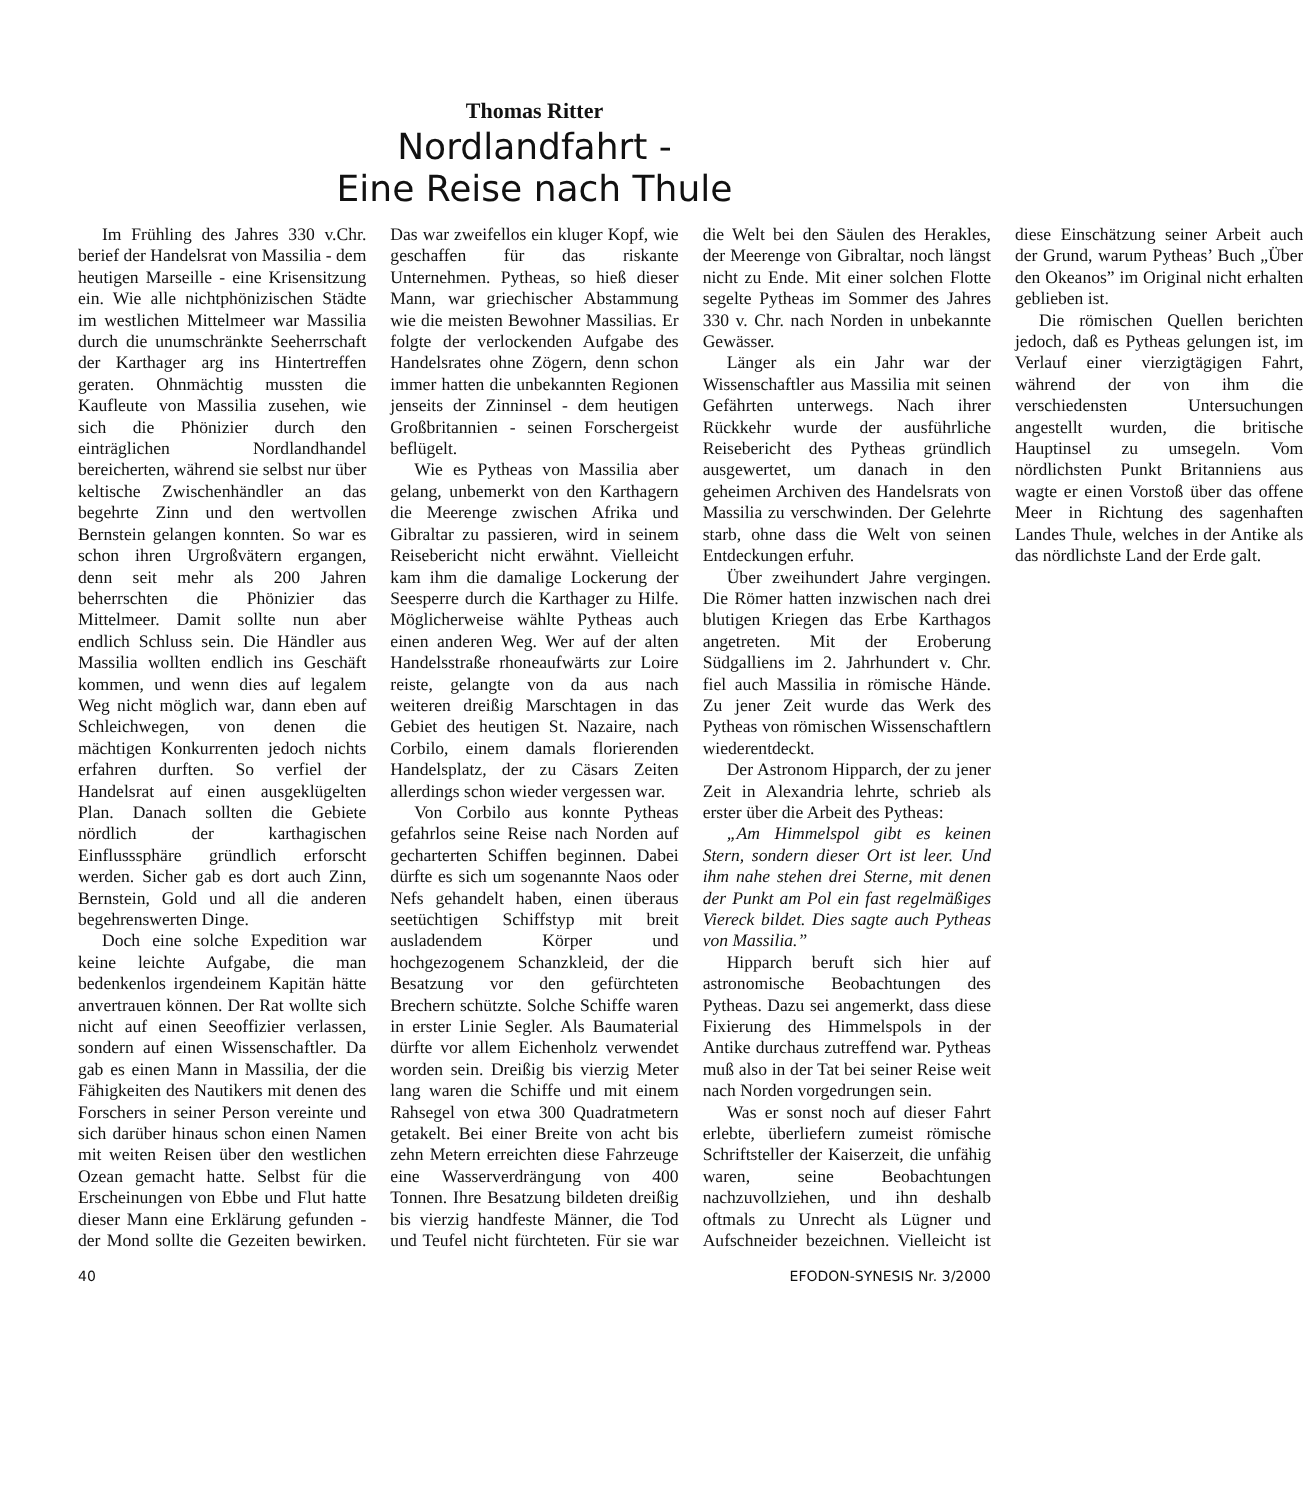Thomas Ritter
Nordlandfahrt -
Eine Reise nach Thule
Im Frühling des Jahres 330 v.Chr. berief der Handelsrat von Massilia - dem heutigen Marseille - eine Krisensitzung ein. Wie alle nichtphönizischen Städte im westlichen Mittelmeer war Massilia durch die unumschränkte Seeherrschaft der Karthager arg ins Hintertreffen geraten. Ohnmächtig mussten die Kaufleute von Massilia zusehen, wie sich die Phönizier durch den einträglichen Nordlandhandel bereicherten, während sie selbst nur über keltische Zwischenhändler an das begehrte Zinn und den wertvollen Bernstein gelangen konnten. So war es schon ihren Urgroßvätern ergangen, denn seit mehr als 200 Jahren beherrschten die Phönizier das Mittelmeer. Damit sollte nun aber endlich Schluss sein. Die Händler aus Massilia wollten endlich ins Geschäft kommen, und wenn dies auf legalem Weg nicht möglich war, dann eben auf Schleichwegen, von denen die mächtigen Konkurrenten jedoch nichts erfahren durften. So verfiel der Handelsrat auf einen ausgeklügelten Plan. Danach sollten die Gebiete nördlich der karthagischen Einflusssphäre gründlich erforscht werden. Sicher gab es dort auch Zinn, Bernstein, Gold und all die anderen begehrenswerten Dinge.
Doch eine solche Expedition war keine leichte Aufgabe, die man bedenkenlos irgendeinem Kapitän hätte anvertrauen können. Der Rat wollte sich nicht auf einen Seeoffizier verlassen, sondern auf einen Wissenschaftler. Da gab es einen Mann in Massilia, der die Fähigkeiten des Nautikers mit denen des Forschers in seiner Person vereinte und sich darüber hinaus schon einen Namen mit weiten Reisen über den westlichen Ozean gemacht hatte. Selbst für die Erscheinungen von Ebbe und Flut hatte dieser Mann eine Erklärung gefunden - der Mond sollte die Gezeiten bewirken. Das war zweifellos ein kluger Kopf, wie geschaffen für das riskante Unternehmen. Pytheas, so hieß dieser Mann, war griechischer Abstammung wie die meisten Bewohner Massilias. Er folgte der verlockenden Aufgabe des Handelsrates ohne Zögern, denn schon immer hatten die unbekannten Regionen jenseits der Zinninsel - dem heutigen Großbritannien - seinen Forschergeist beflügelt.
Wie es Pytheas von Massilia aber gelang, unbemerkt von den Karthagern die Meerenge zwischen Afrika und Gibraltar zu passieren, wird in seinem Reisebericht nicht erwähnt. Vielleicht kam ihm die damalige Lockerung der Seesperre durch die Karthager zu Hilfe. Möglicherweise wählte Pytheas auch einen anderen Weg. Wer auf der alten Handelsstraße rhoneaufwärts zur Loire reiste, gelangte von da aus nach weiteren dreißig Marschtagen in das Gebiet des heutigen St. Nazaire, nach Corbilo, einem damals florierenden Handelsplatz, der zu Cäsars Zeiten allerdings schon wieder vergessen war.
Von Corbilo aus konnte Pytheas gefahrlos seine Reise nach Norden auf gecharterten Schiffen beginnen. Dabei dürfte es sich um sogenannte Naos oder Nefs gehandelt haben, einen überaus seetüchtigen Schiffstyp mit breit ausladendem Körper und hochgezogenem Schanzkleid, der die Besatzung vor den gefürchteten Brechern schützte. Solche Schiffe waren in erster Linie Segler. Als Baumaterial dürfte vor allem Eichenholz verwendet worden sein. Dreißig bis vierzig Meter lang waren die Schiffe und mit einem Rahsegel von etwa 300 Quadratmetern getakelt. Bei einer Breite von acht bis zehn Metern erreichten diese Fahrzeuge eine Wasserverdrängung von 400 Tonnen. Ihre Besatzung bildeten dreißig bis vierzig handfeste Männer, die Tod und Teufel nicht fürchteten. Für sie war die Welt bei den Säulen des Herakles, der Meerenge von Gibraltar, noch längst nicht zu Ende. Mit einer solchen Flotte segelte Pytheas im Sommer des Jahres 330 v. Chr. nach Norden in unbekannte Gewässer.
Länger als ein Jahr war der Wissenschaftler aus Massilia mit seinen Gefährten unterwegs. Nach ihrer Rückkehr wurde der ausführliche Reisebericht des Pytheas gründlich ausgewertet, um danach in den geheimen Archiven des Handelsrats von Massilia zu verschwinden. Der Gelehrte starb, ohne dass die Welt von seinen Entdeckungen erfuhr.
Über zweihundert Jahre vergingen. Die Römer hatten inzwischen nach drei blutigen Kriegen das Erbe Karthagos angetreten. Mit der Eroberung Südgalliens im 2. Jahrhundert v. Chr. fiel auch Massilia in römische Hände. Zu jener Zeit wurde das Werk des Pytheas von römischen Wissenschaftlern wiederentdeckt.
Der Astronom Hipparch, der zu jener Zeit in Alexandria lehrte, schrieb als erster über die Arbeit des Pytheas:
„Am Himmelspol gibt es keinen Stern, sondern dieser Ort ist leer. Und ihm nahe stehen drei Sterne, mit denen der Punkt am Pol ein fast regelmäßiges Viereck bildet. Dies sagte auch Pytheas von Massilia.”
Hipparch beruft sich hier auf astronomische Beobachtungen des Pytheas. Dazu sei angemerkt, dass diese Fixierung des Himmelspols in der Antike durchaus zutreffend war. Pytheas muß also in der Tat bei seiner Reise weit nach Norden vorgedrungen sein.
Was er sonst noch auf dieser Fahrt erlebte, überliefern zumeist römische Schriftsteller der Kaiserzeit, die unfähig waren, seine Beobachtungen nachzuvollziehen, und ihn deshalb oftmals zu Unrecht als Lügner und Aufschneider bezeichnen. Vielleicht ist diese Einschätzung seiner Arbeit auch der Grund, warum Pytheas’ Buch „Über den Okeanos” im Original nicht erhalten geblieben ist.
Die römischen Quellen berichten jedoch, daß es Pytheas gelungen ist, im Verlauf einer vierzigtägigen Fahrt, während der von ihm die verschiedensten Untersuchungen angestellt wurden, die britische Hauptinsel zu umsegeln. Vom nördlichsten Punkt Britanniens aus wagte er einen Vorstoß über das offene Meer in Richtung des sagenhaften Landes Thule, welches in der Antike als das nördlichste Land der Erde galt.
40 EFODON-SYNESIS Nr. 3/2000